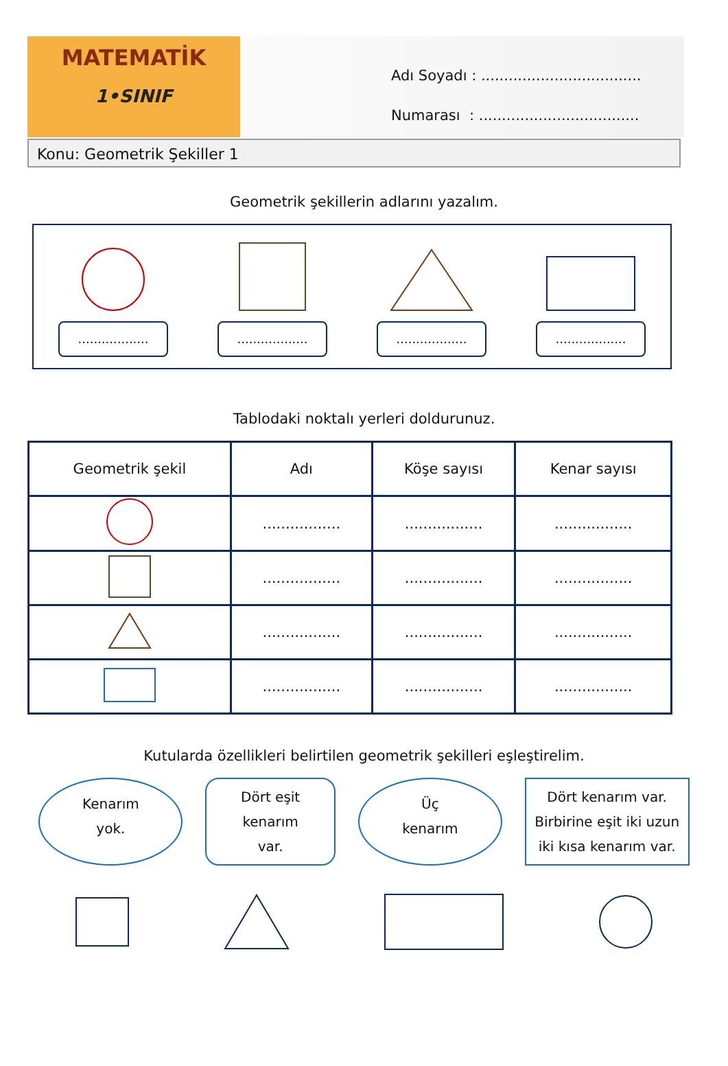MATEMATİK
1•SINIF
Adı Soyadı : ...................................
Numarası : ...................................
Konu: Geometrik Şekiller 1
Geometrik şekillerin adlarını yazalım.
..................
..................
..................
..................
Tablodaki noktalı yerleri doldurunuz.
| Geometrik şekil | Adı | Köşe sayısı | Kenar sayısı |
| --- | --- | --- | --- |
| | ................. | ................. | ................. |
| | ................. | ................. | ................. |
| | ................. | ................. | ................. |
| | ................. | ................. | ................. |
Kutularda özellikleri belirtilen geometrik şekilleri eşleştirelim.
Kenarım
yok.
Dört eşit
kenarım
var.
Üç
kenarım
Dört kenarım var. Birbirine eşit iki uzun iki kısa kenarım var.